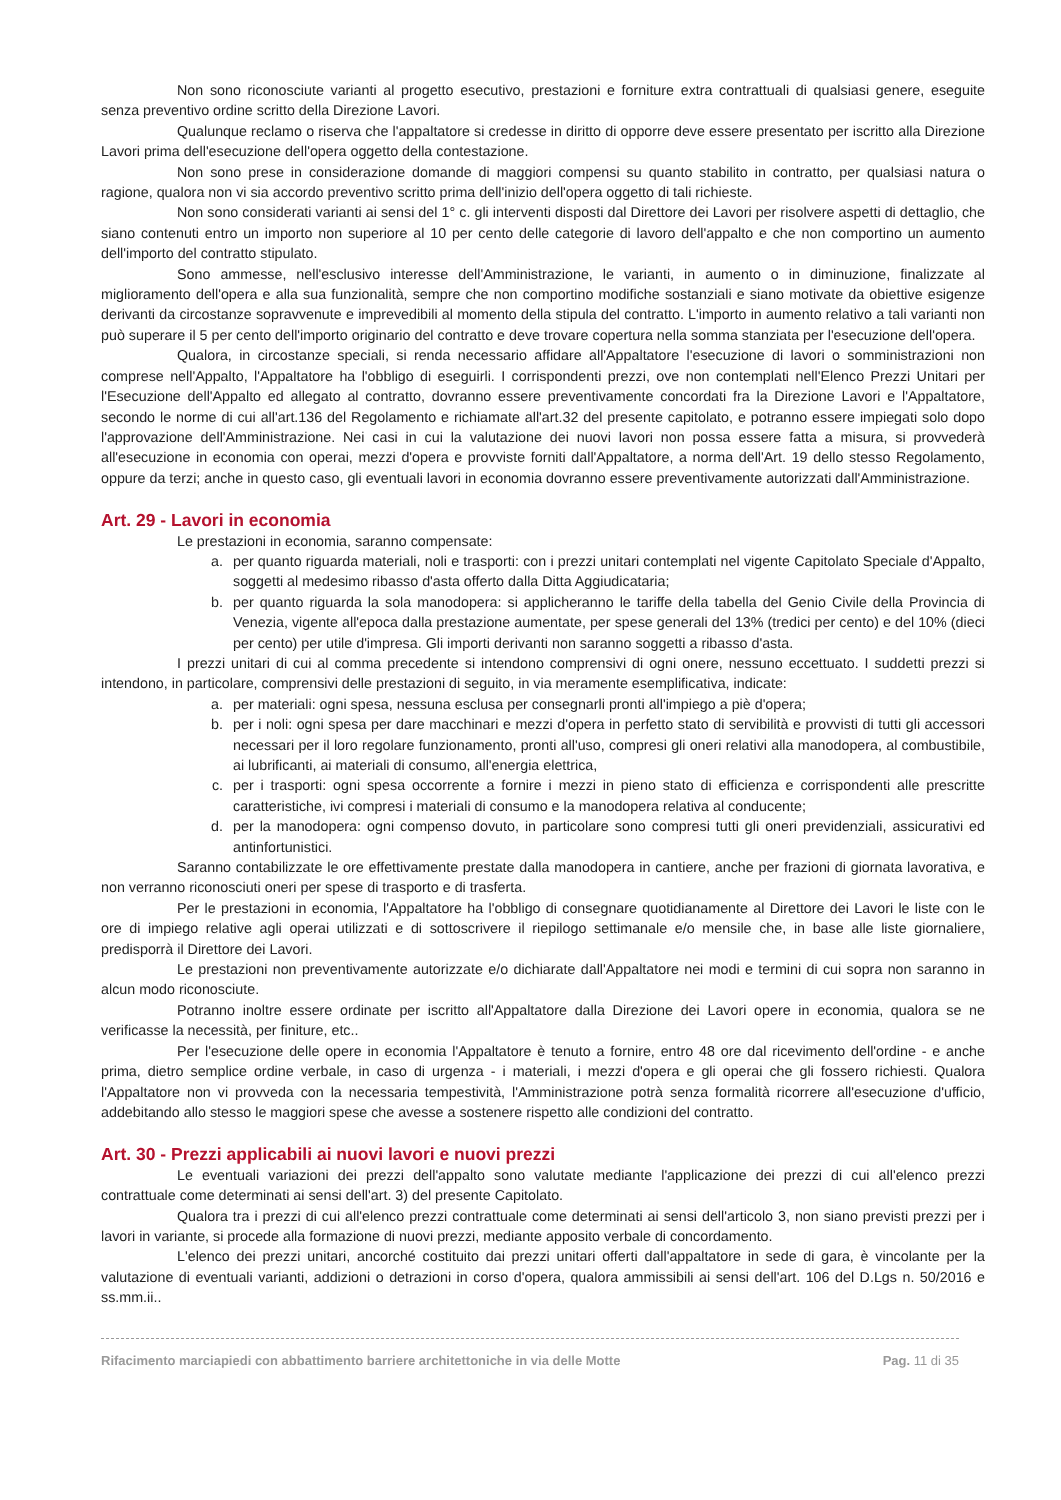Non sono riconosciute varianti al progetto esecutivo, prestazioni e forniture extra contrattuali di qualsiasi genere, eseguite senza preventivo ordine scritto della Direzione Lavori.
Qualunque reclamo o riserva che l'appaltatore si credesse in diritto di opporre deve essere presentato per iscritto alla Direzione Lavori prima dell'esecuzione dell'opera oggetto della contestazione.
Non sono prese in considerazione domande di maggiori compensi su quanto stabilito in contratto, per qualsiasi natura o ragione, qualora non vi sia accordo preventivo scritto prima dell'inizio dell'opera oggetto di tali richieste.
Non sono considerati varianti ai sensi del 1° c. gli interventi disposti dal Direttore dei Lavori per risolvere aspetti di dettaglio, che siano contenuti entro un importo non superiore al 10 per cento delle categorie di lavoro dell'appalto e che non comportino un aumento dell'importo del contratto stipulato.
Sono ammesse, nell'esclusivo interesse dell'Amministrazione, le varianti, in aumento o in diminuzione, finalizzate al miglioramento dell'opera e alla sua funzionalità, sempre che non comportino modifiche sostanziali e siano motivate da obiettive esigenze derivanti da circostanze sopravvenute e imprevedibili al momento della stipula del contratto. L'importo in aumento relativo a tali varianti non può superare il 5 per cento dell'importo originario del contratto e deve trovare copertura nella somma stanziata per l'esecuzione dell'opera.
Qualora, in circostanze speciali, si renda necessario affidare all'Appaltatore l'esecuzione di lavori o somministrazioni non comprese nell'Appalto, l'Appaltatore ha l'obbligo di eseguirli. I corrispondenti prezzi, ove non contemplati nell'Elenco Prezzi Unitari per l'Esecuzione dell'Appalto ed allegato al contratto, dovranno essere preventivamente concordati fra la Direzione Lavori e l'Appaltatore, secondo le norme di cui all'art.136 del Regolamento e richiamate all'art.32 del presente capitolato, e potranno essere impiegati solo dopo l'approvazione dell'Amministrazione. Nei casi in cui la valutazione dei nuovi lavori non possa essere fatta a misura, si provvederà all'esecuzione in economia con operai, mezzi d'opera e provviste forniti dall'Appaltatore, a norma dell'Art. 19 dello stesso Regolamento, oppure da terzi; anche in questo caso, gli eventuali lavori in economia dovranno essere preventivamente autorizzati dall'Amministrazione.
Art. 29 - Lavori in economia
Le prestazioni in economia, saranno compensate:
a. per quanto riguarda materiali, noli e trasporti: con i prezzi unitari contemplati nel vigente Capitolato Speciale d'Appalto, soggetti al medesimo ribasso d'asta offerto dalla Ditta Aggiudicataria;
b. per quanto riguarda la sola manodopera: si applicheranno le tariffe della tabella del Genio Civile della Provincia di Venezia, vigente all'epoca dalla prestazione aumentate, per spese generali del 13% (tredici per cento) e del 10% (dieci per cento) per utile d'impresa. Gli importi derivanti non saranno soggetti a ribasso d'asta.
I prezzi unitari di cui al comma precedente si intendono comprensivi di ogni onere, nessuno eccettuato. I suddetti prezzi si intendono, in particolare, comprensivi delle prestazioni di seguito, in via meramente esemplificativa, indicate:
a. per materiali: ogni spesa, nessuna esclusa per consegnarli pronti all'impiego a piè d'opera;
b. per i noli: ogni spesa per dare macchinari e mezzi d'opera in perfetto stato di servibilità e provvisti di tutti gli accessori necessari per il loro regolare funzionamento, pronti all'uso, compresi gli oneri relativi alla manodopera, al combustibile, ai lubrificanti, ai materiali di consumo, all'energia elettrica,
c. per i trasporti: ogni spesa occorrente a fornire i mezzi in pieno stato di efficienza e corrispondenti alle prescritte caratteristiche, ivi compresi i materiali di consumo e la manodopera relativa al conducente;
d. per la manodopera: ogni compenso dovuto, in particolare sono compresi tutti gli oneri previdenziali, assicurativi ed antinfortunistici.
Saranno contabilizzate le ore effettivamente prestate dalla manodopera in cantiere, anche per frazioni di giornata lavorativa, e non verranno riconosciuti oneri per spese di trasporto e di trasferta.
Per le prestazioni in economia, l'Appaltatore ha l'obbligo di consegnare quotidianamente al Direttore dei Lavori le liste con le ore di impiego relative agli operai utilizzati e di sottoscrivere il riepilogo settimanale e/o mensile che, in base alle liste giornaliere, predisporrà il Direttore dei Lavori.
Le prestazioni non preventivamente autorizzate e/o dichiarate dall'Appaltatore nei modi e termini di cui sopra non saranno in alcun modo riconosciute.
Potranno inoltre essere ordinate per iscritto all'Appaltatore dalla Direzione dei Lavori opere in economia, qualora se ne verificasse la necessità, per finiture, etc..
Per l'esecuzione delle opere in economia l'Appaltatore è tenuto a fornire, entro 48 ore dal ricevimento dell'ordine - e anche prima, dietro semplice ordine verbale, in caso di urgenza - i materiali, i mezzi d'opera e gli operai che gli fossero richiesti. Qualora l'Appaltatore non vi provveda con la necessaria tempestività, l'Amministrazione potrà senza formalità ricorrere all'esecuzione d'ufficio, addebitando allo stesso le maggiori spese che avesse a sostenere rispetto alle condizioni del contratto.
Art. 30 - Prezzi applicabili ai nuovi lavori e nuovi prezzi
Le eventuali variazioni dei prezzi dell'appalto sono valutate mediante l'applicazione dei prezzi di cui all'elenco prezzi contrattuale come determinati ai sensi dell'art. 3) del presente Capitolato.
Qualora tra i prezzi di cui all'elenco prezzi contrattuale come determinati ai sensi dell'articolo 3, non siano previsti prezzi per i lavori in variante, si procede alla formazione di nuovi prezzi, mediante apposito verbale di concordamento.
L'elenco dei prezzi unitari, ancorché costituito dai prezzi unitari offerti dall'appaltatore in sede di gara, è vincolante per la valutazione di eventuali varianti, addizioni o detrazioni in corso d'opera, qualora ammissibili ai sensi dell'art. 106 del D.Lgs n. 50/2016 e ss.mm.ii..
Rifacimento marciapiedi con abbattimento barriere architettoniche in via delle Motte Pag. 11 di 35